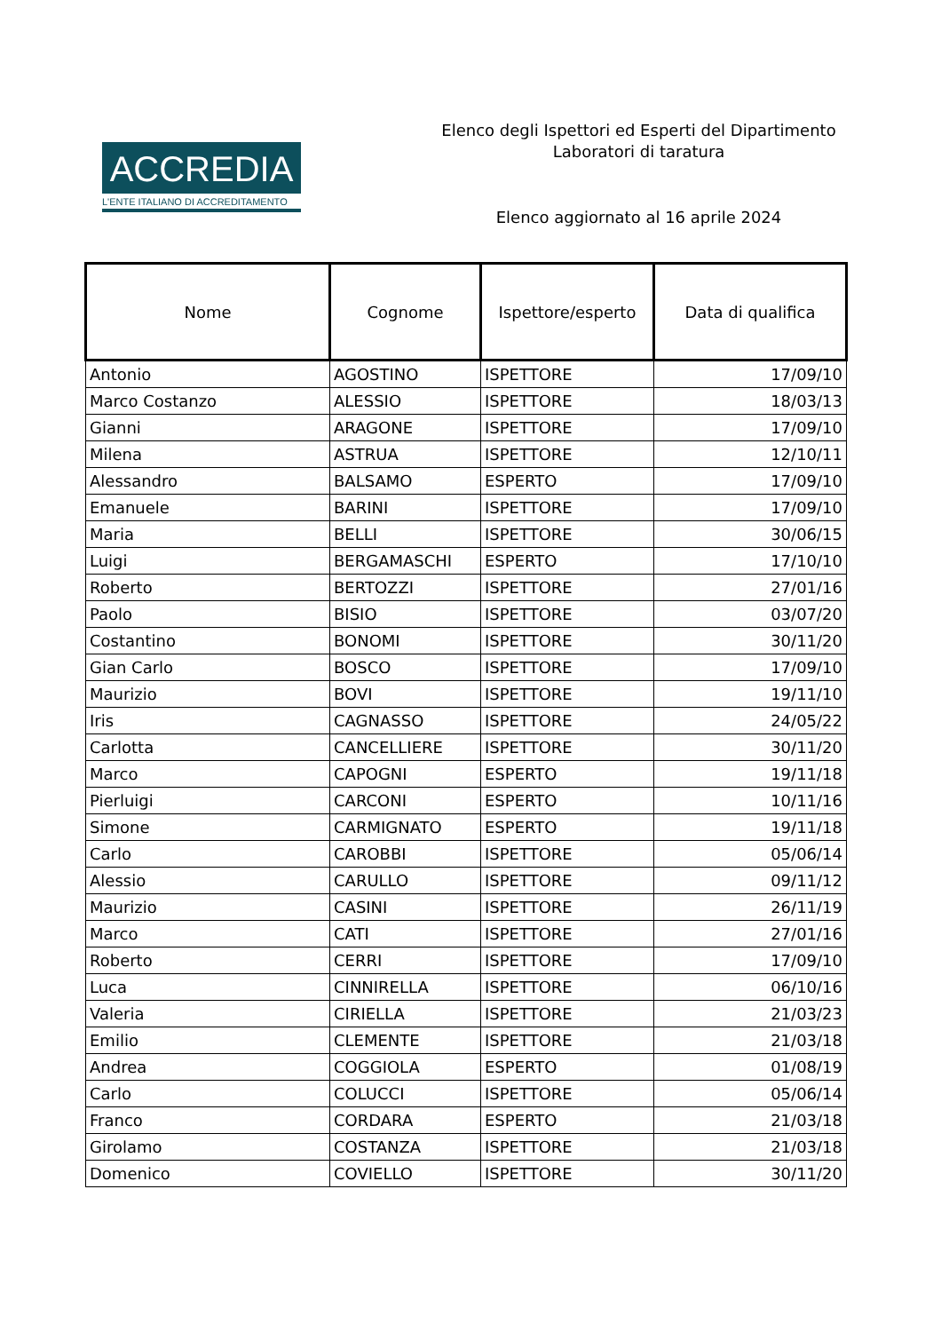ACCREDIA
L'ENTE ITALIANO DI ACCREDITAMENTO
Elenco degli Ispettori ed Esperti del Dipartimento
Laboratori di taratura
Elenco aggiornato al 16 aprile 2024
| Nome | Cognome | Ispettore/esperto | Data di qualifica |
| --- | --- | --- | --- |
| Antonio | AGOSTINO | ISPETTORE | 17/09/10 |
| Marco Costanzo | ALESSIO | ISPETTORE | 18/03/13 |
| Gianni | ARAGONE | ISPETTORE | 17/09/10 |
| Milena | ASTRUA | ISPETTORE | 12/10/11 |
| Alessandro | BALSAMO | ESPERTO | 17/09/10 |
| Emanuele | BARINI | ISPETTORE | 17/09/10 |
| Maria | BELLI | ISPETTORE | 30/06/15 |
| Luigi | BERGAMASCHI | ESPERTO | 17/10/10 |
| Roberto | BERTOZZI | ISPETTORE | 27/01/16 |
| Paolo | BISIO | ISPETTORE | 03/07/20 |
| Costantino | BONOMI | ISPETTORE | 30/11/20 |
| Gian Carlo | BOSCO | ISPETTORE | 17/09/10 |
| Maurizio | BOVI | ISPETTORE | 19/11/10 |
| Iris | CAGNASSO | ISPETTORE | 24/05/22 |
| Carlotta | CANCELLIERE | ISPETTORE | 30/11/20 |
| Marco | CAPOGNI | ESPERTO | 19/11/18 |
| Pierluigi | CARCONI | ESPERTO | 10/11/16 |
| Simone | CARMIGNATO | ESPERTO | 19/11/18 |
| Carlo | CAROBBI | ISPETTORE | 05/06/14 |
| Alessio | CARULLO | ISPETTORE | 09/11/12 |
| Maurizio | CASINI | ISPETTORE | 26/11/19 |
| Marco | CATI | ISPETTORE | 27/01/16 |
| Roberto | CERRI | ISPETTORE | 17/09/10 |
| Luca | CINNIRELLA | ISPETTORE | 06/10/16 |
| Valeria | CIRIELLA | ISPETTORE | 21/03/23 |
| Emilio | CLEMENTE | ISPETTORE | 21/03/18 |
| Andrea | COGGIOLA | ESPERTO | 01/08/19 |
| Carlo | COLUCCI | ISPETTORE | 05/06/14 |
| Franco | CORDARA | ESPERTO | 21/03/18 |
| Girolamo | COSTANZA | ISPETTORE | 21/03/18 |
| Domenico | COVIELLO | ISPETTORE | 30/11/20 |